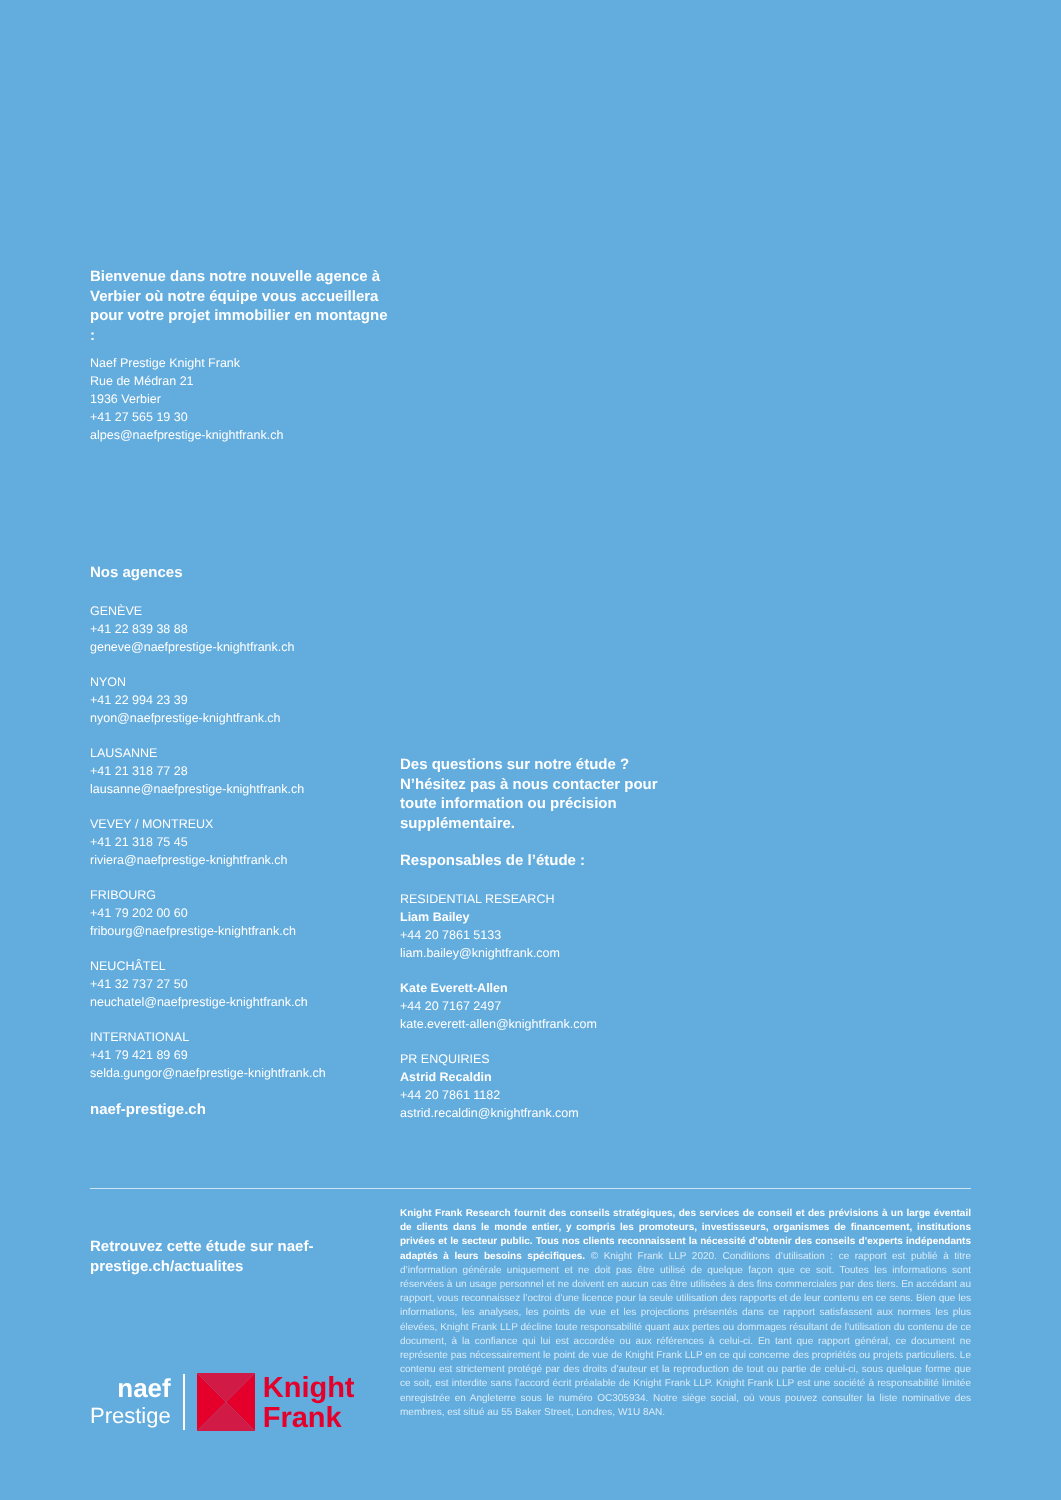Bienvenue dans notre nouvelle agence à Verbier où notre équipe vous accueillera pour votre projet immobilier en montagne :
Naef Prestige Knight Frank
Rue de Médran 21
1936 Verbier
+41 27 565 19 30
alpes@naefprestige-knightfrank.ch
Nos agences
GENÈVE
+41 22 839 38 88
geneve@naefprestige-knightfrank.ch
NYON
+41 22 994 23 39
nyon@naefprestige-knightfrank.ch
LAUSANNE
+41 21 318 77 28
lausanne@naefprestige-knightfrank.ch
VEVEY / MONTREUX
+41 21 318 75 45
riviera@naefprestige-knightfrank.ch
FRIBOURG
+41 79 202 00 60
fribourg@naefprestige-knightfrank.ch
NEUCHÂTEL
+41 32 737 27 50
neuchatel@naefprestige-knightfrank.ch
INTERNATIONAL
+41 79 421 89 69
selda.gungor@naefprestige-knightfrank.ch
naef-prestige.ch
Des questions sur notre étude ? N’hésitez pas à nous contacter pour toute information ou précision supplémentaire.
Responsables de l’étude :
RESIDENTIAL RESEARCH
Liam Bailey
+44 20 7861 5133
liam.bailey@knightfrank.com
Kate Everett-Allen
+44 20 7167 2497
kate.everett-allen@knightfrank.com
PR ENQUIRIES
Astrid Recaldin
+44 20 7861 1182
astrid.recaldin@knightfrank.com
Retrouvez cette étude sur naef-prestige.ch/actualites
naef
Prestige
Knight
Frank
Knight Frank Research fournit des conseils stratégiques, des services de conseil et des prévisions à un large éventail de clients dans le monde entier, y compris les promoteurs, investisseurs, organismes de financement, institutions privées et le secteur public. Tous nos clients reconnaissent la nécessité d’obtenir des conseils d’experts indépendants adaptés à leurs besoins spécifiques. © Knight Frank LLP 2020. Conditions d’utilisation : ce rapport est publié à titre d’information générale uniquement et ne doit pas être utilisé de quelque façon que ce soit. Toutes les informations sont réservées à un usage personnel et ne doivent en aucun cas être utilisées à des fins commerciales par des tiers. En accédant au rapport, vous reconnaissez l’octroi d’une licence pour la seule utilisation des rapports et de leur contenu en ce sens. Bien que les informations, les analyses, les points de vue et les projections présentés dans ce rapport satisfassent aux normes les plus élevées, Knight Frank LLP décline toute responsabilité quant aux pertes ou dommages résultant de l’utilisation du contenu de ce document, à la confiance qui lui est accordée ou aux références à celui-ci. En tant que rapport général, ce document ne représente pas nécessairement le point de vue de Knight Frank LLP en ce qui concerne des propriétés ou projets particuliers. Le contenu est strictement protégé par des droits d’auteur et la reproduction de tout ou partie de celui-ci, sous quelque forme que ce soit, est interdite sans l’accord écrit préalable de Knight Frank LLP. Knight Frank LLP est une société à responsabilité limitée enregistrée en Angleterre sous le numéro OC305934. Notre siège social, où vous pouvez consulter la liste nominative des membres, est situé au 55 Baker Street, Londres, W1U 8AN.